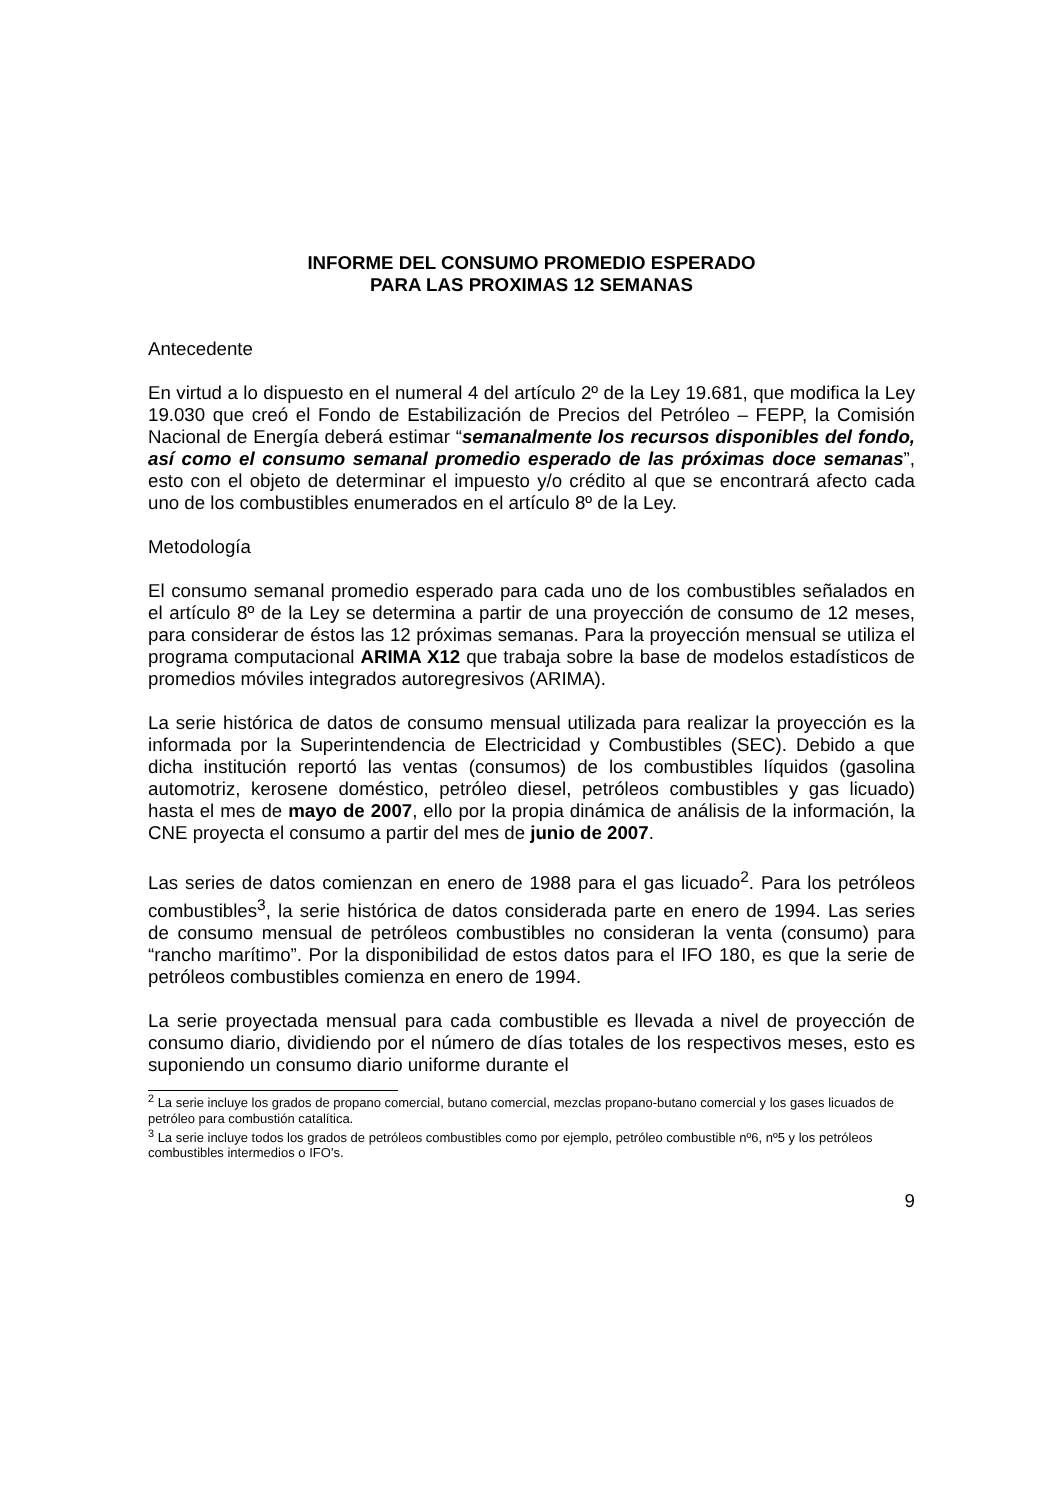INFORME DEL CONSUMO PROMEDIO ESPERADO
PARA LAS PROXIMAS 12 SEMANAS
Antecedente
En virtud a lo dispuesto en el numeral 4 del artículo 2º de la Ley 19.681, que modifica la Ley 19.030 que creó el Fondo de Estabilización de Precios del Petróleo – FEPP, la Comisión Nacional de Energía deberá estimar “semanalmente los recursos disponibles del fondo, así como el consumo semanal promedio esperado de las próximas doce semanas”, esto con el objeto de determinar el impuesto y/o crédito al que se encontrará afecto cada uno de los combustibles enumerados en el artículo 8º de la Ley.
Metodología
El consumo semanal promedio esperado para cada uno de los combustibles señalados en el artículo 8º de la Ley se determina a partir de una proyección de consumo de 12 meses, para considerar de éstos las 12 próximas semanas. Para la proyección mensual se utiliza el programa computacional ARIMA X12 que trabaja sobre la base de modelos estadísticos de promedios móviles integrados autoregresivos (ARIMA).
La serie histórica de datos de consumo mensual utilizada para realizar la proyección es la informada por la Superintendencia de Electricidad y Combustibles (SEC). Debido a que dicha institución reportó las ventas (consumos) de los combustibles líquidos (gasolina automotriz, kerosene doméstico, petróleo diesel, petróleos combustibles y gas licuado) hasta el mes de mayo de 2007, ello por la propia dinámica de análisis de la información, la CNE proyecta el consumo a partir del mes de junio de 2007.
Las series de datos comienzan en enero de 1988 para el gas licuado<sup>2</sup>. Para los petróleos combustibles<sup>3</sup>, la serie histórica de datos considerada parte en enero de 1994. Las series de consumo mensual de petróleos combustibles no consideran la venta (consumo) para “rancho marítimo”. Por la disponibilidad de estos datos para el IFO 180, es que la serie de petróleos combustibles comienza en enero de 1994.
La serie proyectada mensual para cada combustible es llevada a nivel de proyección de consumo diario, dividiendo por el número de días totales de los respectivos meses, esto es suponiendo un consumo diario uniforme durante el
<sup>2</sup> La serie incluye los grados de propano comercial, butano comercial, mezclas propano-butano comercial y los gases licuados de petróleo para combustión catalítica.
<sup>3</sup> La serie incluye todos los grados de petróleos combustibles como por ejemplo, petróleo combustible nº6, nº5 y los petróleos combustibles intermedios o IFO’s.
9